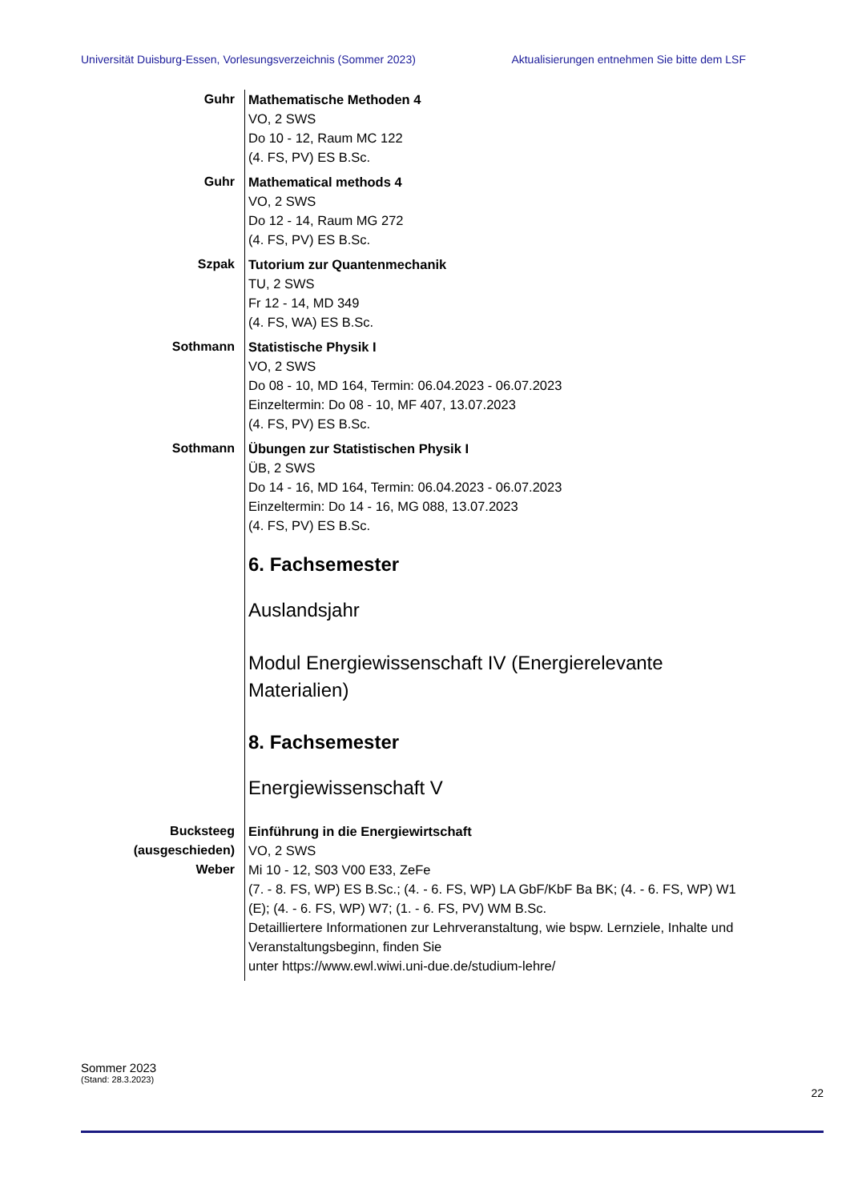Universität Duisburg-Essen, Vorlesungsverzeichnis (Sommer 2023) Aktualisierungen entnehmen Sie bitte dem LSF
Guhr Mathematische Methoden 4
VO, 2 SWS
Do 10 - 12, Raum MC 122
(4. FS, PV) ES B.Sc.
Guhr Mathematical methods 4
VO, 2 SWS
Do 12 - 14, Raum MG 272
(4. FS, PV) ES B.Sc.
Szpak Tutorium zur Quantenmechanik
TU, 2 SWS
Fr 12 - 14, MD 349
(4. FS, WA) ES B.Sc.
Sothmann Statistische Physik I
VO, 2 SWS
Do 08 - 10, MD 164, Termin: 06.04.2023 - 06.07.2023
Einzeltermin: Do 08 - 10, MF 407, 13.07.2023
(4. FS, PV) ES B.Sc.
Sothmann Übungen zur Statistischen Physik I
ÜB, 2 SWS
Do 14 - 16, MD 164, Termin: 06.04.2023 - 06.07.2023
Einzeltermin: Do 14 - 16, MG 088, 13.07.2023
(4. FS, PV) ES B.Sc.
6. Fachsemester
Auslandsjahr
Modul Energiewissenschaft IV (Energierelevante Materialien)
8. Fachsemester
Energiewissenschaft V
Bucksteeg
(ausgeschieden)
Weber
Einführung in die Energiewirtschaft
VO, 2 SWS
Mi 10 - 12, S03 V00 E33, ZeFe
(7. - 8. FS, WP) ES B.Sc.; (4. - 6. FS, WP) LA GbF/KbF Ba BK; (4. - 6. FS, WP) W1 (E); (4. - 6. FS, WP) W7; (1. - 6. FS, PV) WM B.Sc.
Detailliertere Informationen zur Lehrveranstaltung, wie bspw. Lernziele, Inhalte und Veranstaltungsbeginn, finden Sie
unter https://www.ewl.wiwi.uni-due.de/studium-lehre/
Sommer 2023
(Stand: 28.3.2023)
22